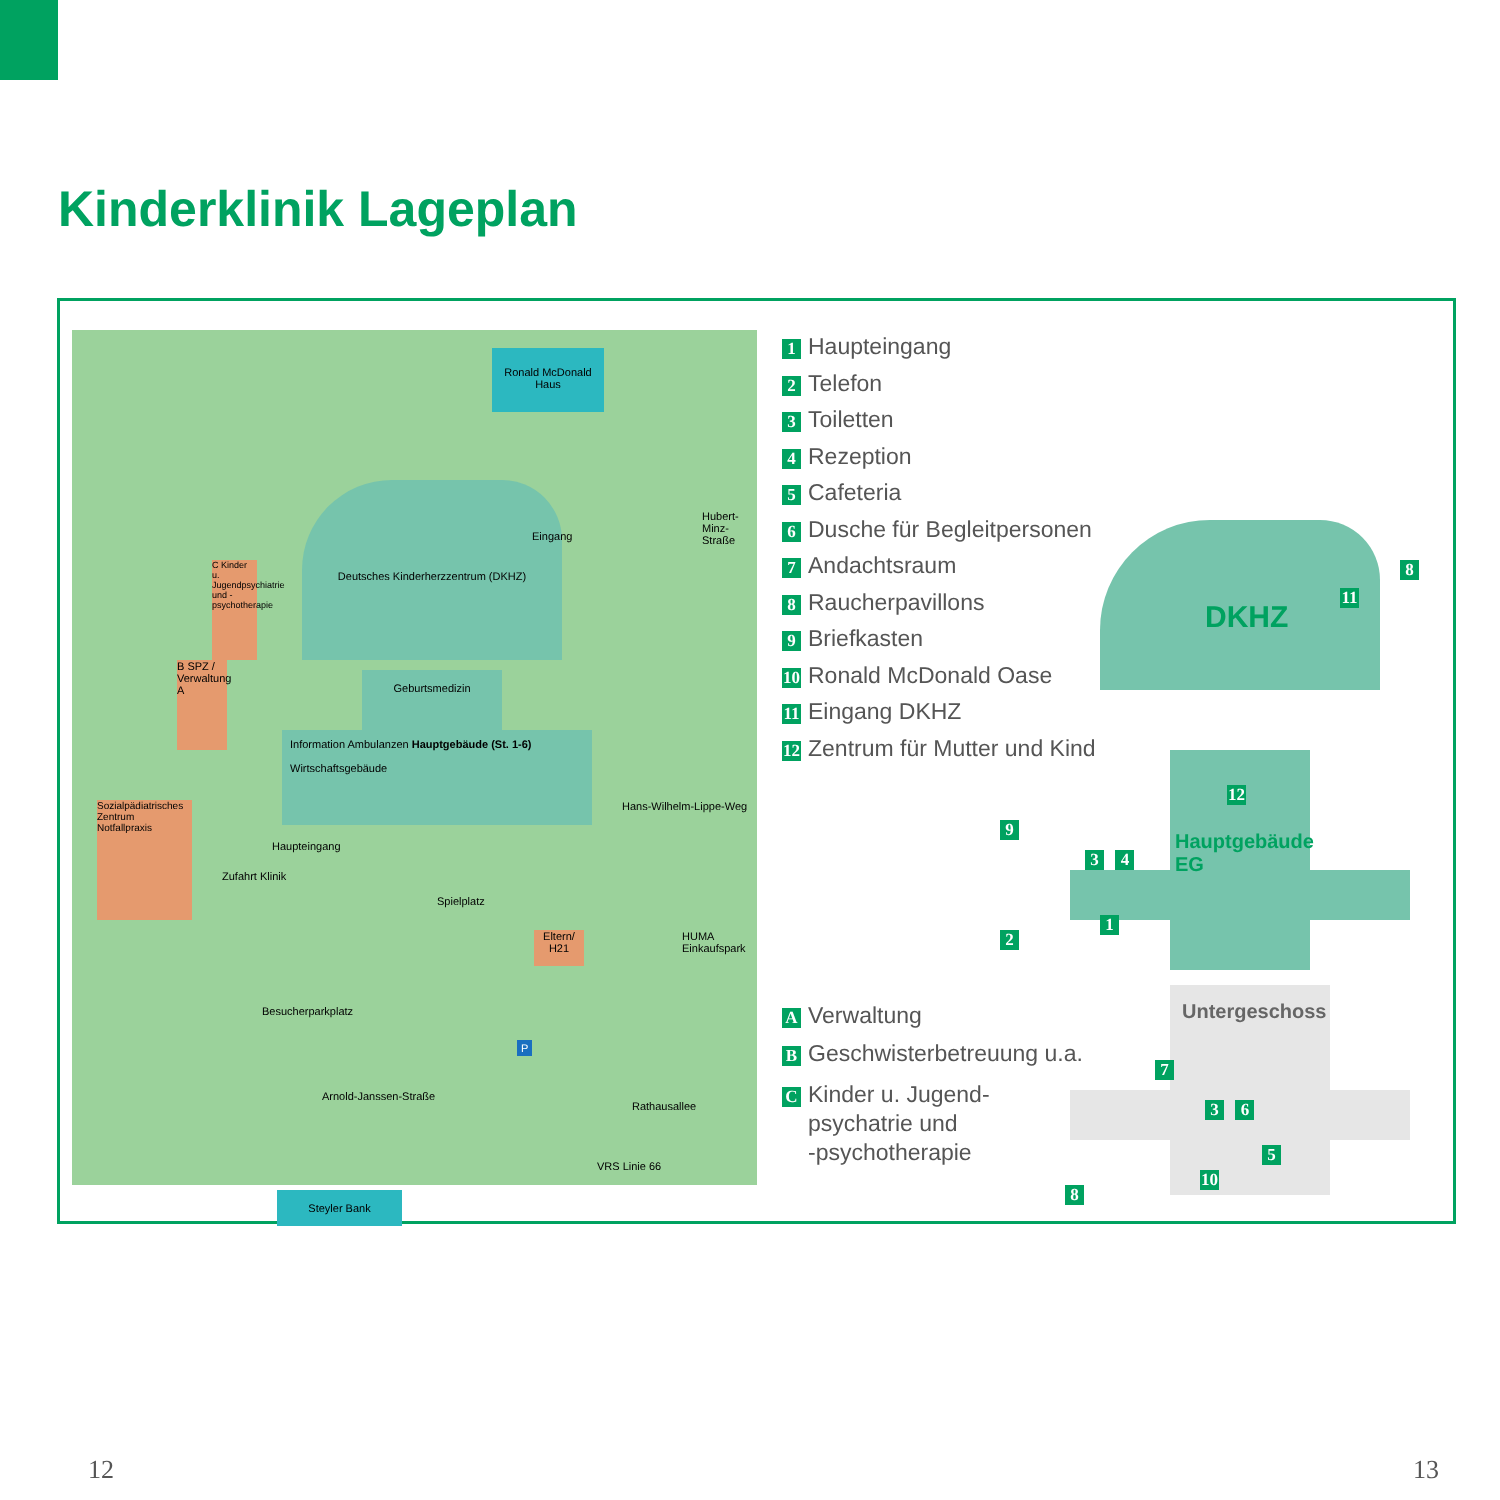Kinderklinik Lageplan
Ronald McDonald Haus
Deutsches Kinderherzzentrum (DKHZ)
Eingang
Geburtsmedizin
Information Ambulanzen Hauptgebäude (St. 1-6)
Wirtschaftsgebäude
Haupteingang
C Kinder u. Jugendpsychiatrie und -psychotherapie
B SPZ / Verwaltung A
Sozialpädiatrisches Zentrum Notfallpraxis
Zufahrt Klinik
Spielplatz
Eltern/ H21
Hubert-Minz-Straße
Hans-Wilhelm-Lippe-Weg
HUMA Einkaufspark
Besucherparkplatz
P
Arnold-Janssen-Straße
Rathausallee
VRS Linie 66
Steyler Bank
1 Haupteingang
2 Telefon
3 Toiletten
4 Rezeption
5 Cafeteria
6 Dusche für Begleitpersonen
7 Andachtsraum
8 Raucherpavillons
9 Briefkasten
10 Ronald McDonald Oase
11 Eingang DKHZ
12 Zentrum für Mutter und Kind
A Verwaltung
B Geschwisterbetreuung u.a.
C Kinder u. Jugend-
psychatrie und
-psychotherapie
DKHZ
11
8
12
Hauptgebäude
EG
9
3 4
2
1
Untergeschoss
7
3 6
5
10
8
12 13